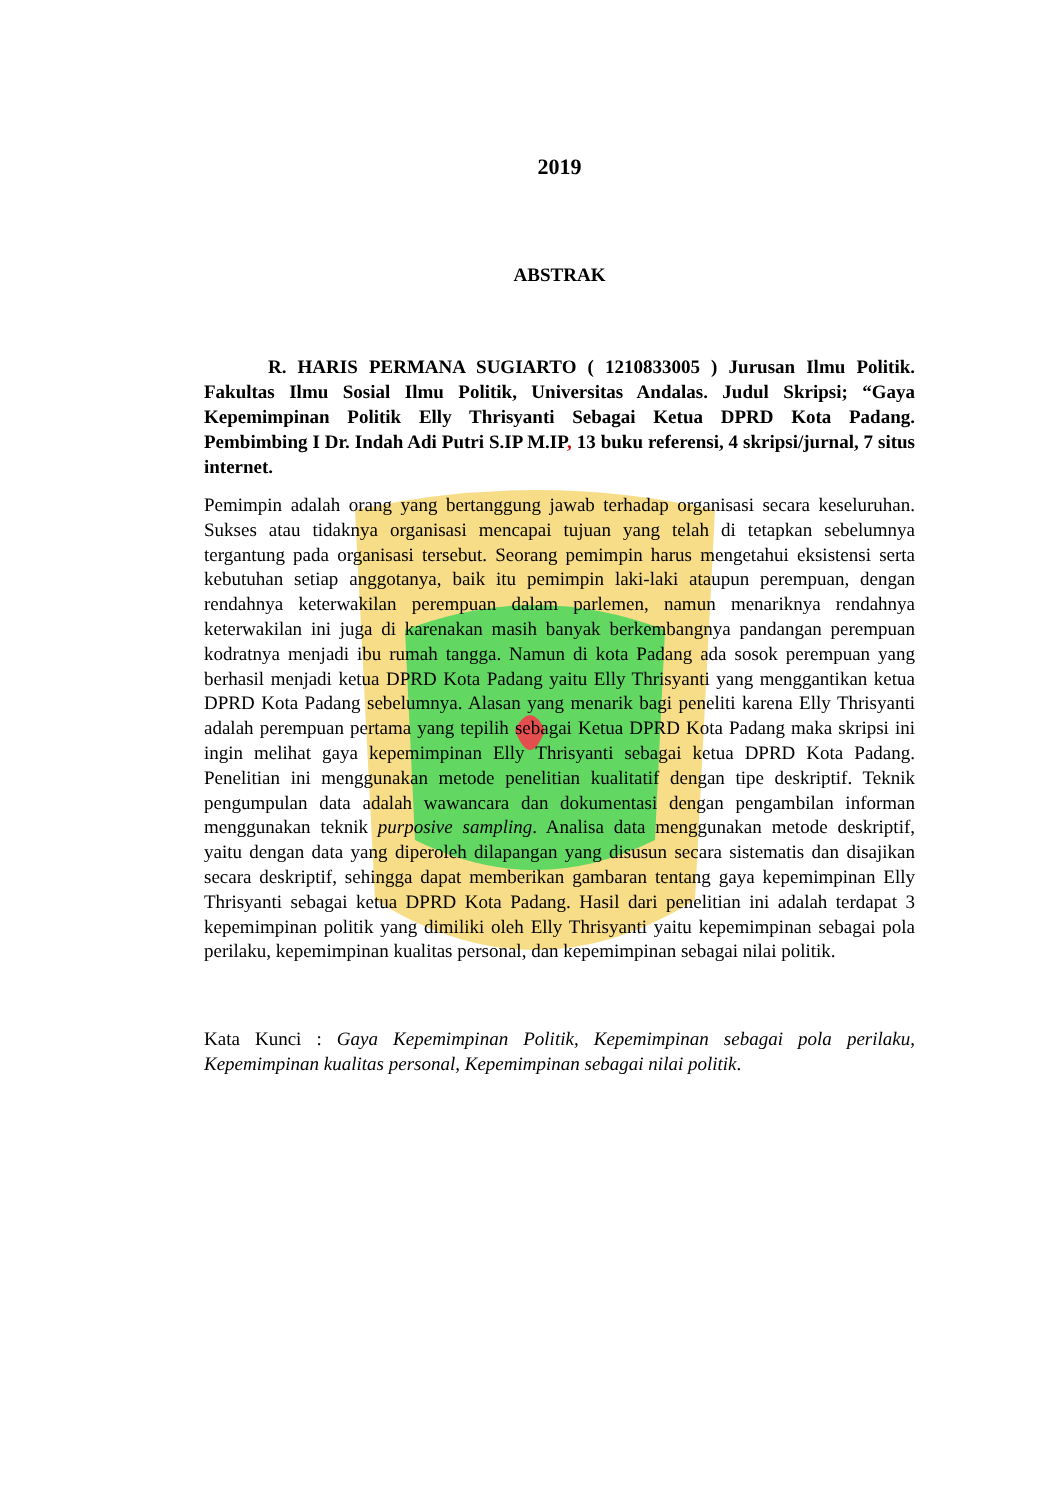2019
ABSTRAK
R. HARIS PERMANA SUGIARTO ( 1210833005 ) Jurusan Ilmu Politik. Fakultas Ilmu Sosial Ilmu Politik, Universitas Andalas. Judul Skripsi; “Gaya Kepemimpinan Politik Elly Thrisyanti Sebagai Ketua DPRD Kota Padang. Pembimbing I Dr. Indah Adi Putri S.IP M.IP, 13 buku referensi, 4 skripsi/jurnal, 7 situs internet.
Pemimpin adalah orang yang bertanggung jawab terhadap organisasi secara keseluruhan. Sukses atau tidaknya organisasi mencapai tujuan yang telah di tetapkan sebelumnya tergantung pada organisasi tersebut. Seorang pemimpin harus mengetahui eksistensi serta kebutuhan setiap anggotanya, baik itu pemimpin laki-laki ataupun perempuan, dengan rendahnya keterwakilan perempuan dalam parlemen, namun menariknya rendahnya keterwakilan ini juga di karenakan masih banyak berkembangnya pandangan perempuan kodratnya menjadi ibu rumah tangga. Namun di kota Padang ada sosok perempuan yang berhasil menjadi ketua DPRD Kota Padang yaitu Elly Thrisyanti yang menggantikan ketua DPRD Kota Padang sebelumnya. Alasan yang menarik bagi peneliti karena Elly Thrisyanti adalah perempuan pertama yang tepilih sebagai Ketua DPRD Kota Padang maka skripsi ini ingin melihat gaya kepemimpinan Elly Thrisyanti sebagai ketua DPRD Kota Padang. Penelitian ini menggunakan metode penelitian kualitatif dengan tipe deskriptif. Teknik pengumpulan data adalah wawancara dan dokumentasi dengan pengambilan informan menggunakan teknik purposive sampling. Analisa data menggunakan metode deskriptif, yaitu dengan data yang diperoleh dilapangan yang disusun secara sistematis dan disajikan secara deskriptif, sehingga dapat memberikan gambaran tentang gaya kepemimpinan Elly Thrisyanti sebagai ketua DPRD Kota Padang. Hasil dari penelitian ini adalah terdapat 3 kepemimpinan politik yang dimiliki oleh Elly Thrisyanti yaitu kepemimpinan sebagai pola perilaku, kepemimpinan kualitas personal, dan kepemimpinan sebagai nilai politik.
Kata Kunci : Gaya Kepemimpinan Politik, Kepemimpinan sebagai pola perilaku, Kepemimpinan kualitas personal, Kepemimpinan sebagai nilai politik.